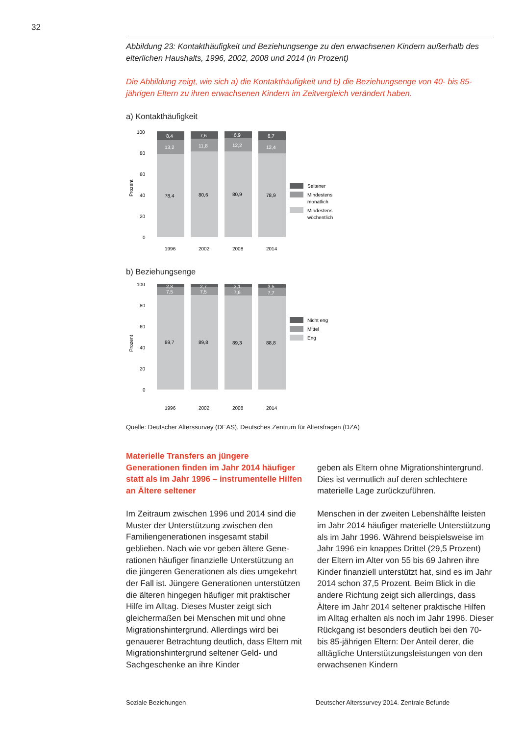32
Abbildung 23: Kontakthäufigkeit und Beziehungsenge zu den erwachsenen Kindern außer­halb des elterlichen Haushalts, 1996, 2002, 2008 und 2014 (in Prozent)
Die Abbildung zeigt, wie sich a) die Kontakthäufigkeit und b) die Beziehungsenge von 40- bis 85-jährigen Eltern zu ihren erwachsenen Kindern im Zeitvergleich verändert haben.
a) Kontakthäufigkeit
Prozent
100
80
60
40
20
0
8,4
7,6
6,9
8,7
13,2
11,8
12,2
12,4
78,4
80,6
80,9
78,9
1996
2002
2008
2014
Seltener
Mindestens
monatlich
Mindestens
wöchentlich
b) Beziehungsenge
Prozent
100
80
60
40
20
0
2,8
2,7
3,1
3,5
7,5
7,5
7,6
7,7
89,7
89,8
89,3
88,8
1996
2002
2008
2014
Nicht eng
Mittel
Eng
Quelle: Deutscher Alterssurvey (DEAS), Deutsches Zentrum für Altersfragen (DZA)
Materielle Transfers an jüngere Generationen finden im Jahr 2014 häufiger statt als im Jahr 1996 – instrumentelle Hilfen an Ältere seltener
Im Zeitraum zwischen 1996 und 2014 sind die Muster der Unterstützung zwischen den Familiengenerationen insgesamt stabil geblieben. Nach wie vor geben ältere Gene­rationen häufiger finanzielle Unterstützung an die jüngeren Generationen als dies umge­kehrt der Fall ist. Jüngere Generationen unterstützen die älteren hingegen häufiger mit praktischer Hilfe im Alltag. Dieses Muster zeigt sich gleichermaßen bei Menschen mit und ohne Migrationshintergrund. Allerdings wird bei genauerer Betrachtung deutlich, dass Eltern mit Migrationshintergrund seltener Geld- und Sachgeschenke an ihre Kinder
geben als Eltern ohne Migrationshintergrund. Dies ist vermutlich auf deren schlechtere materielle Lage zurückzuführen.
Menschen in der zweiten Lebenshälfte leis­ten im Jahr 2014 häufiger materielle Unter­stützung als im Jahr 1996. Während bei­spielsweise im Jahr 1996 ein knappes Drittel (29,5 Prozent) der Eltern im Alter von 55 bis 69 Jahren ihre Kinder finanziell unterstützt hat, sind es im Jahr 2014 schon 37,5 Prozent. Beim Blick in die andere Richtung zeigt sich allerdings, dass Ältere im Jahr 2014 seltener praktische Hilfen im Alltag erhalten als noch im Jahr 1996. Dieser Rückgang ist besonders deutlich bei den 70- bis 85-jährigen Eltern: Der Anteil derer, die alltägliche Unterstützungs­leistungen von den erwachsenen Kindern
Soziale Beziehungen
Deutscher Alterssurvey 2014. Zentrale Befunde